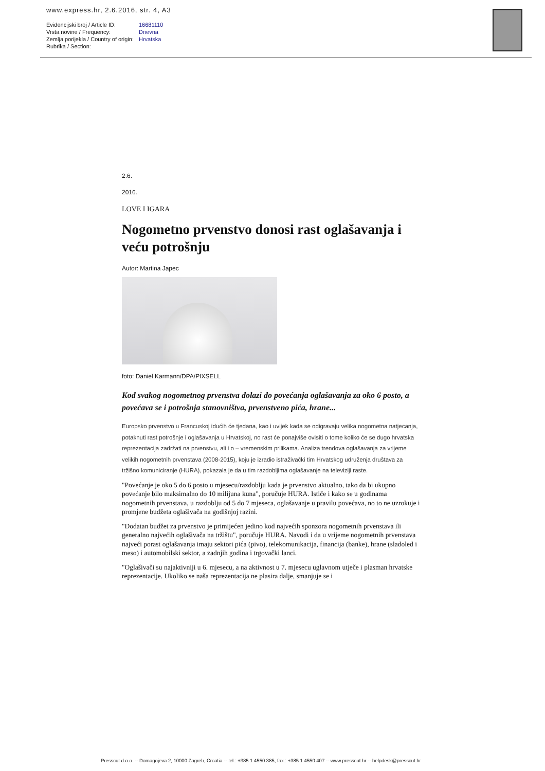www.express.hr, 2.6.2016, str. 4, A3
| Evidencijski broj / Article ID: | 16681110 |
| Vrsta novine / Frequency: | Dnevna |
| Zemlja porijekla / Country of origin: | Hrvatska |
| Rubrika / Section: | |
2.6.
2016.
LOVE I IGARA
Nogometno prvenstvo donosi rast oglašavanja i veću potrošnju
Autor: Martina Japec
foto: Daniel Karmann/DPA/PIXSELL
Kod svakog nogometnog prvenstva dolazi do povećanja oglašavanja za oko 6 posto, a povećava se i potrošnja stanovništva, prvenstveno pića, hrane...
Europsko prvenstvo u Francuskoj idućih će tjedana, kao i uvijek kada se odigravaju velika nogometna natjecanja, potaknuti rast potrošnje i oglašavanja u Hrvatskoj, no rast će ponajviše ovisiti o tome koliko će se dugo hrvatska reprezentacija zadržati na prvenstvu, ali i o – vremenskim prilikama. Analiza trendova oglašavanja za vrijeme velikih nogometnih prvenstava (2008-2015), koju je izradio istraživački tim Hrvatskog udruženja društava za tržišno komuniciranje (HURA), pokazala je da u tim razdobljima oglašavanje na televiziji raste.
"Povećanje je oko 5 do 6 posto u mjesecu/razdoblju kada je prvenstvo aktualno, tako da bi ukupno povećanje bilo maksimalno do 10 milijuna kuna", poručuje HURA. Ističe i kako se u godinama nogometnih prvenstava, u razdoblju od 5 do 7 mjeseca, oglašavanje u pravilu povećava, no to ne uzrokuje i promjene budžeta oglašivača na godišnjoj razini.
"Dodatan budžet za prvenstvo je primijećen jedino kod najvećih sponzora nogometnih prvenstava ili generalno najvećih oglašivača na tržištu", poručuje HURA. Navodi i da u vrijeme nogometnih prvenstava najveći porast oglašavanja imaju sektori pića (pivo), telekomunikacija, financija (banke), hrane (sladoled i meso) i automobilski sektor, a zadnjih godina i trgovački lanci.
"Oglašivači su najaktivniji u 6. mjesecu, a na aktivnost u 7. mjesecu uglavnom utječe i plasman hrvatske reprezentacije. Ukoliko se naša reprezentacija ne plasira dalje, smanjuje se i
Presscut d.o.o. -- Domagojeva 2, 10000 Zagreb, Croatia -- tel.: +385 1 4550 385, fax.: +385 1 4550 407 -- www.presscut.hr -- helpdesk@presscut.hr